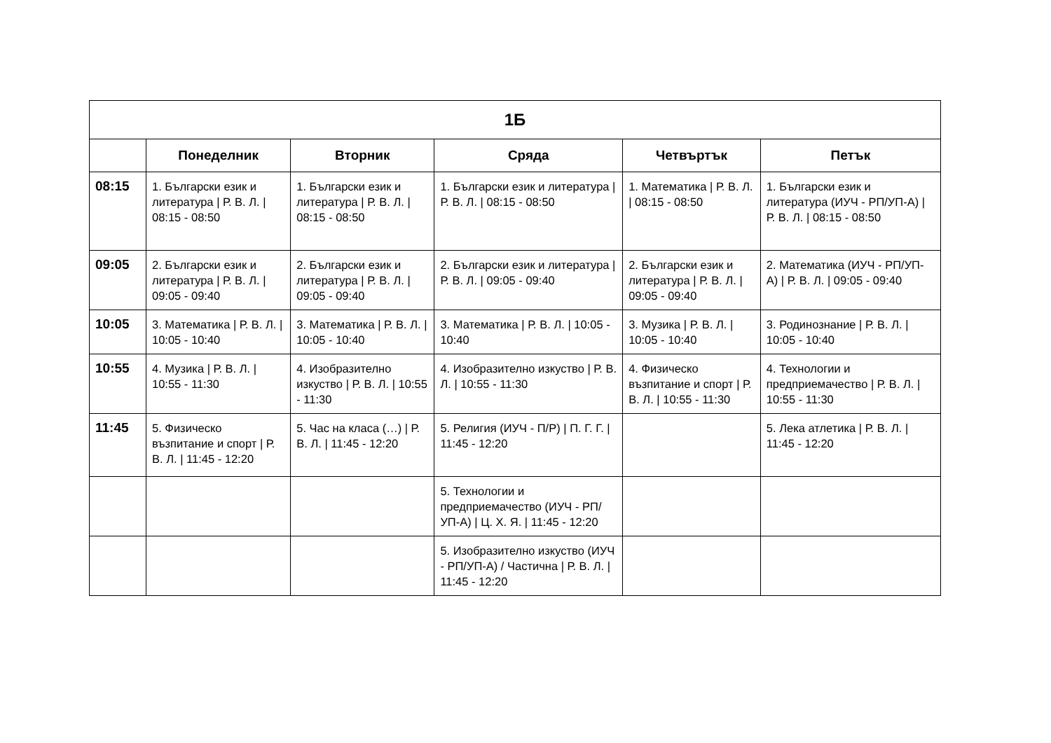| 1Б | | | | | |
| --- | --- | --- | --- | --- | --- |
| | Понеделник | Вторник | Сряда | Четвъртък | Петък |
| 08:15 | 1. Български език и литература / Р. В. Л. / 08:15 - 08:50 | 1. Български език и литература / Р. В. Л. / 08:15 - 08:50 | 1. Български език и литература / Р. В. Л. / 08:15 - 08:50 | 1. Математика / Р. В. Л. / 08:15 - 08:50 | 1. Български език и литература (ИУЧ - РП/УП-А) / Р. В. Л. / 08:15 - 08:50 |
| 09:05 | 2. Български език и литература / Р. В. Л. / 09:05 - 09:40 | 2. Български език и литература / Р. В. Л. / 09:05 - 09:40 | 2. Български език и литература / Р. В. Л. / 09:05 - 09:40 | 2. Български език и литература / Р. В. Л. / 09:05 - 09:40 | 2. Математика (ИУЧ - РП/УП-А) / Р. В. Л. / 09:05 - 09:40 |
| 10:05 | 3. Математика / Р. В. Л. / 10:05 - 10:40 | 3. Математика / Р. В. Л. / 10:05 - 10:40 | 3. Математика / Р. В. Л. / 10:05 - 10:40 | 3. Музика / Р. В. Л. / 10:05 - 10:40 | 3. Родинознание / Р. В. Л. / 10:05 - 10:40 |
| 10:55 | 4. Музика / Р. В. Л. / 10:55 - 11:30 | 4. Изобразително изкуство / Р. В. Л. / 10:55 - 11:30 | 4. Изобразително изкуство / Р. В. Л. / 10:55 - 11:30 | 4. Физическо възпитание и спорт / Р. В. Л. / 10:55 - 11:30 | 4. Технологии и предприемачество / Р. В. Л. / 10:55 - 11:30 |
| 11:45 | 5. Физическо възпитание и спорт / Р. В. Л. / 11:45 - 12:20 | 5. Час на класа (…) / Р. В. Л. / 11:45 - 12:20 | 5. Религия (ИУЧ - П/Р) / П. Г. Г. / 11:45 - 12:20 | | 5. Лека атлетика / Р. В. Л. / 11:45 - 12:20 |
| | | | 5. Технологии и предприемачество (ИУЧ - РП/УП-А) / Ц. Х. Я. / 11:45 - 12:20 | | |
| | | | 5. Изобразително изкуство (ИУЧ - РП/УП-А) / Частична / Р. В. Л. / 11:45 - 12:20 | | |